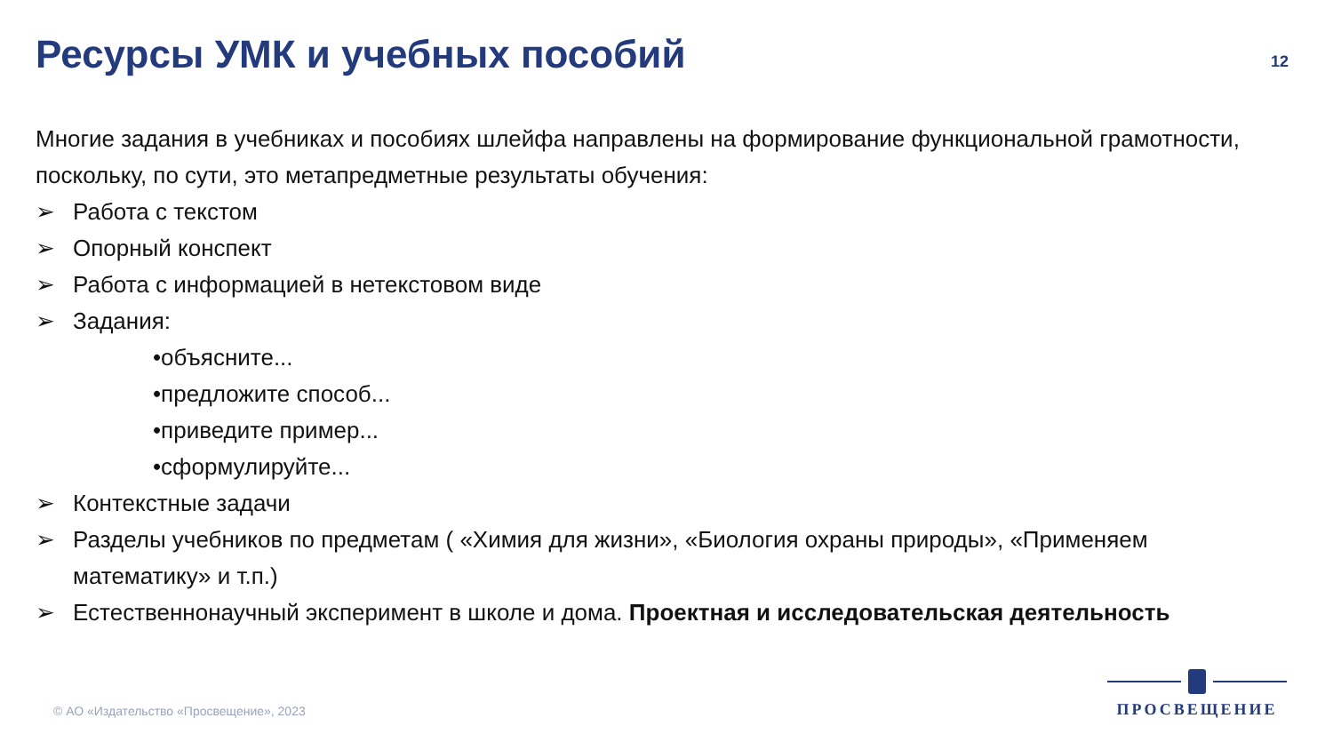Ресурсы УМК и учебных пособий
12
Многие задания в учебниках и пособиях шлейфа направлены на формирование функциональной грамотности, поскольку, по сути, это метапредметные результаты обучения:
➢ Работа с текстом
➢ Опорный конспект
➢ Работа с информацией в нетекстовом виде
➢ Задания:
•объясните...
•предложите способ...
•приведите пример...
•сформулируйте...
➢ Контекстные задачи
➢ Разделы учебников по предметам ( «Химия для жизни», «Биология охраны природы», «Применяем математику» и т.п.)
➢ Естественнонаучный эксперимент в школе и дома. Проектная и исследовательская деятельность
© АО «Издательство «Просвещение», 2023
ПРОСВЕЩЕНИЕ